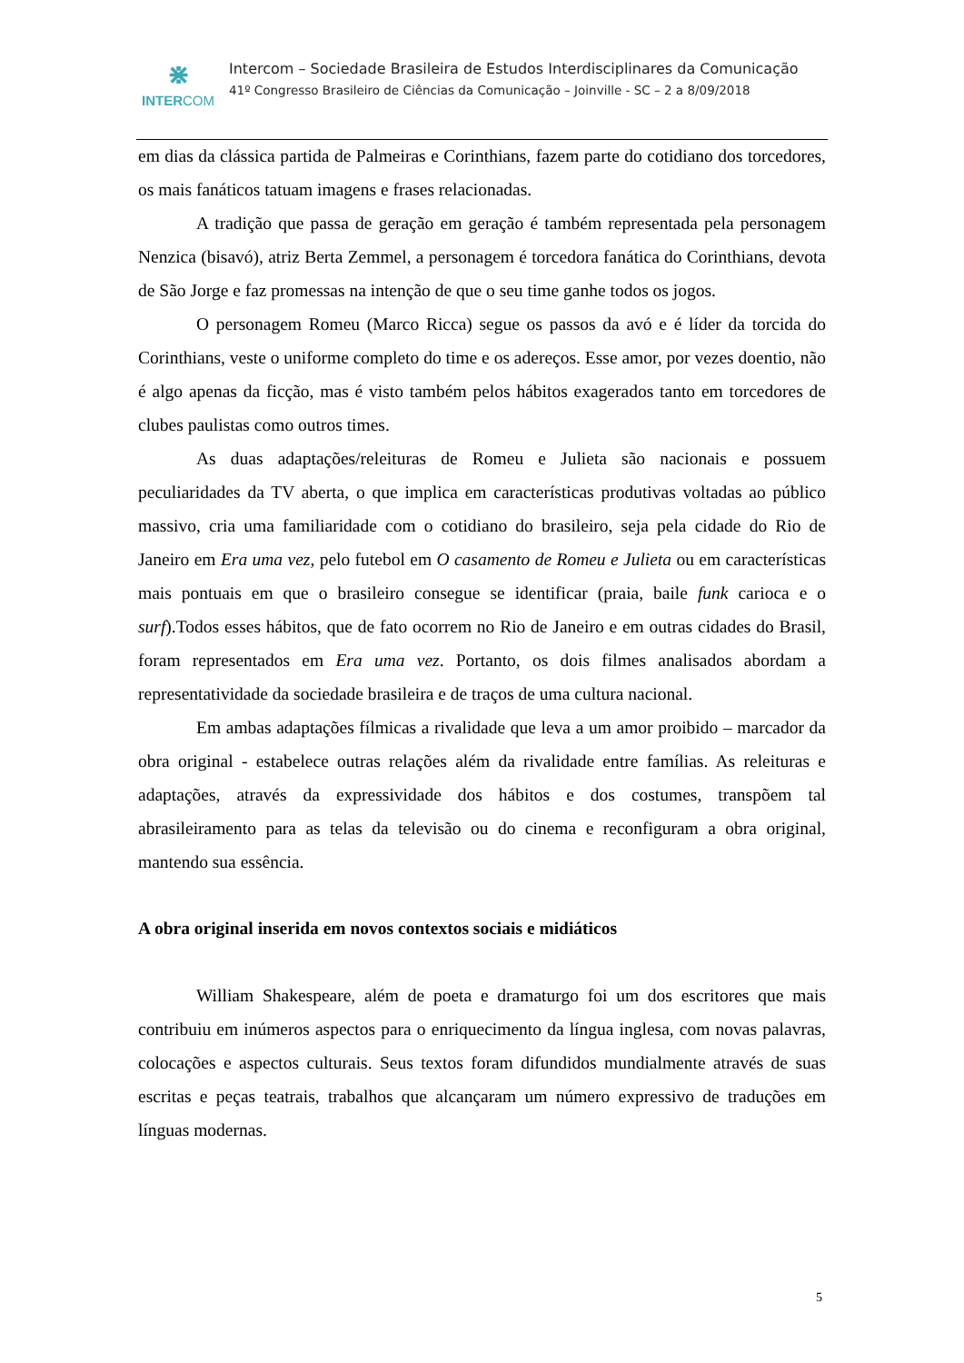⋇
INTERCOM
Intercom – Sociedade Brasileira de Estudos Interdisciplinares da Comunicação
41º Congresso Brasileiro de Ciências da Comunicação – Joinville - SC – 2 a 8/09/2018
em dias da clássica partida de Palmeiras e Corinthians, fazem parte do cotidiano dos torcedores, os mais fanáticos tatuam imagens e frases relacionadas.
A tradição que passa de geração em geração é também representada pela personagem Nenzica (bisavó), atriz Berta Zemmel, a personagem é torcedora fanática do Corinthians, devota de São Jorge e faz promessas na intenção de que o seu time ganhe todos os jogos.
O personagem Romeu (Marco Ricca) segue os passos da avó e é líder da torcida do Corinthians, veste o uniforme completo do time e os adereços. Esse amor, por vezes doentio, não é algo apenas da ficção, mas é visto também pelos hábitos exagerados tanto em torcedores de clubes paulistas como outros times.
As duas adaptações/releituras de Romeu e Julieta são nacionais e possuem peculiaridades da TV aberta, o que implica em características produtivas voltadas ao público massivo, cria uma familiaridade com o cotidiano do brasileiro, seja pela cidade do Rio de Janeiro em Era uma vez, pelo futebol em O casamento de Romeu e Julieta ou em características mais pontuais em que o brasileiro consegue se identificar (praia, baile funk carioca e o surf).Todos esses hábitos, que de fato ocorrem no Rio de Janeiro e em outras cidades do Brasil, foram representados em Era uma vez. Portanto, os dois filmes analisados abordam a representatividade da sociedade brasileira e de traços de uma cultura nacional.
Em ambas adaptações fílmicas a rivalidade que leva a um amor proibido – marcador da obra original - estabelece outras relações além da rivalidade entre famílias. As releituras e adaptações, através da expressividade dos hábitos e dos costumes, transpõem tal abrasileiramento para as telas da televisão ou do cinema e reconfiguram a obra original, mantendo sua essência.
A obra original inserida em novos contextos sociais e midiáticos
William Shakespeare, além de poeta e dramaturgo foi um dos escritores que mais contribuiu em inúmeros aspectos para o enriquecimento da língua inglesa, com novas palavras, colocações e aspectos culturais. Seus textos foram difundidos mundialmente através de suas escritas e peças teatrais, trabalhos que alcançaram um número expressivo de traduções em línguas modernas.
5